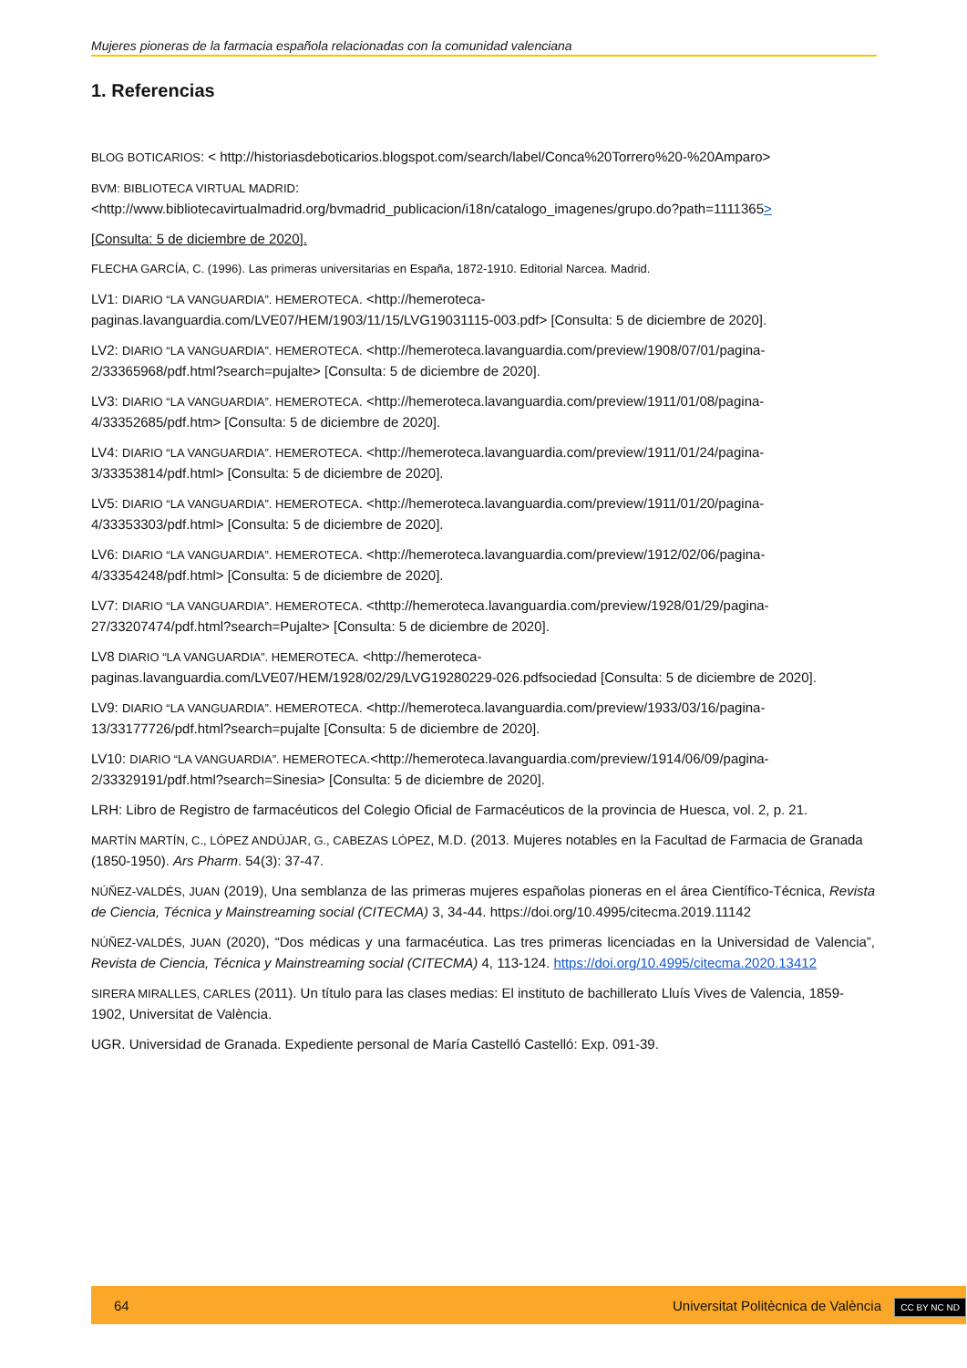Mujeres pioneras de la farmacia española relacionadas con la comunidad valenciana
1. Referencias
BLOG BOTICARIOS: < http://historiasdeboticarios.blogspot.com/search/label/Conca%20Torrero%20-%20Amparo>
BVM: BIBLIOTECA VIRTUAL MADRID: <http://www.bibliotecavirtualmadrid.org/bvmadrid_publicacion/i18n/catalogo_imagenes/grupo.do?path=1111365>
[Consulta: 5 de diciembre de 2020].
FLECHA GARCÍA, C. (1996). Las primeras universitarias en España, 1872-1910. Editorial Narcea. Madrid.
LV1: DIARIO “LA VANGUARDIA”. HEMEROTECA. <http://hemeroteca-paginas.lavanguardia.com/LVE07/HEM/1903/11/15/LVG19031115-003.pdf> [Consulta: 5 de diciembre de 2020].
LV2: DIARIO “LA VANGUARDIA”. HEMEROTECA. <http://hemeroteca.lavanguardia.com/preview/1908/07/01/pagina-2/33365968/pdf.html?search=pujalte> [Consulta: 5 de diciembre de 2020].
LV3: DIARIO “LA VANGUARDIA”. HEMEROTECA. <http://hemeroteca.lavanguardia.com/preview/1911/01/08/pagina-4/33352685/pdf.htm> [Consulta: 5 de diciembre de 2020].
LV4: DIARIO “LA VANGUARDIA”. HEMEROTECA. <http://hemeroteca.lavanguardia.com/preview/1911/01/24/pagina-3/33353814/pdf.html> [Consulta: 5 de diciembre de 2020].
LV5: DIARIO “LA VANGUARDIA”. HEMEROTECA. <http://hemeroteca.lavanguardia.com/preview/1911/01/20/pagina-4/33353303/pdf.html> [Consulta: 5 de diciembre de 2020].
LV6: DIARIO “LA VANGUARDIA”. HEMEROTECA. <http://hemeroteca.lavanguardia.com/preview/1912/02/06/pagina-4/33354248/pdf.html> [Consulta: 5 de diciembre de 2020].
LV7: DIARIO “LA VANGUARDIA”. HEMEROTECA. <thttp://hemeroteca.lavanguardia.com/preview/1928/01/29/pagina-27/33207474/pdf.html?search=Pujalte> [Consulta: 5 de diciembre de 2020].
LV8 DIARIO “LA VANGUARDIA”. HEMEROTECA. <http://hemeroteca-paginas.lavanguardia.com/LVE07/HEM/1928/02/29/LVG19280229-026.pdfsociedad [Consulta: 5 de diciembre de 2020].
LV9: DIARIO “LA VANGUARDIA”. HEMEROTECA. <http://hemeroteca.lavanguardia.com/preview/1933/03/16/pagina-13/33177726/pdf.html?search=pujalte [Consulta: 5 de diciembre de 2020].
LV10: DIARIO “LA VANGUARDIA”. HEMEROTECA.<http://hemeroteca.lavanguardia.com/preview/1914/06/09/pagina-2/33329191/pdf.html?search=Sinesia> [Consulta: 5 de diciembre de 2020].
LRH: Libro de Registro de farmacéuticos del Colegio Oficial de Farmacéuticos de la provincia de Huesca, vol. 2, p. 21.
MARTÍN MARTÍN, C., LÓPEZ ANDÚJAR, G., CABEZAS LÓPEZ, M.D. (2013. Mujeres notables en la Facultad de Farmacia de Granada (1850-1950). Ars Pharm. 54(3): 37-47.
NÚÑEZ-VALDÉS, JUAN (2019), Una semblanza de las primeras mujeres españolas pioneras en el área Científico-Técnica, Revista de Ciencia, Técnica y Mainstreaming social (CITECMA) 3, 34-44. https://doi.org/10.4995/citecma.2019.11142
NÚÑEZ-VALDÉS, JUAN (2020), “Dos médicas y una farmacéutica. Las tres primeras licenciadas en la Universidad de Valencia”, Revista de Ciencia, Técnica y Mainstreaming social (CITECMA) 4, 113-124. https://doi.org/10.4995/citecma.2020.13412
SIRERA MIRALLES, CARLES (2011). Un título para las clases medias: El instituto de bachillerato Lluís Vives de Valencia, 1859-1902, Universitat de València.
UGR. Universidad de Granada. Expediente personal de María Castelló Castelló: Exp. 091-39.
64 Universitat Politècnica de València CC BY NC ND